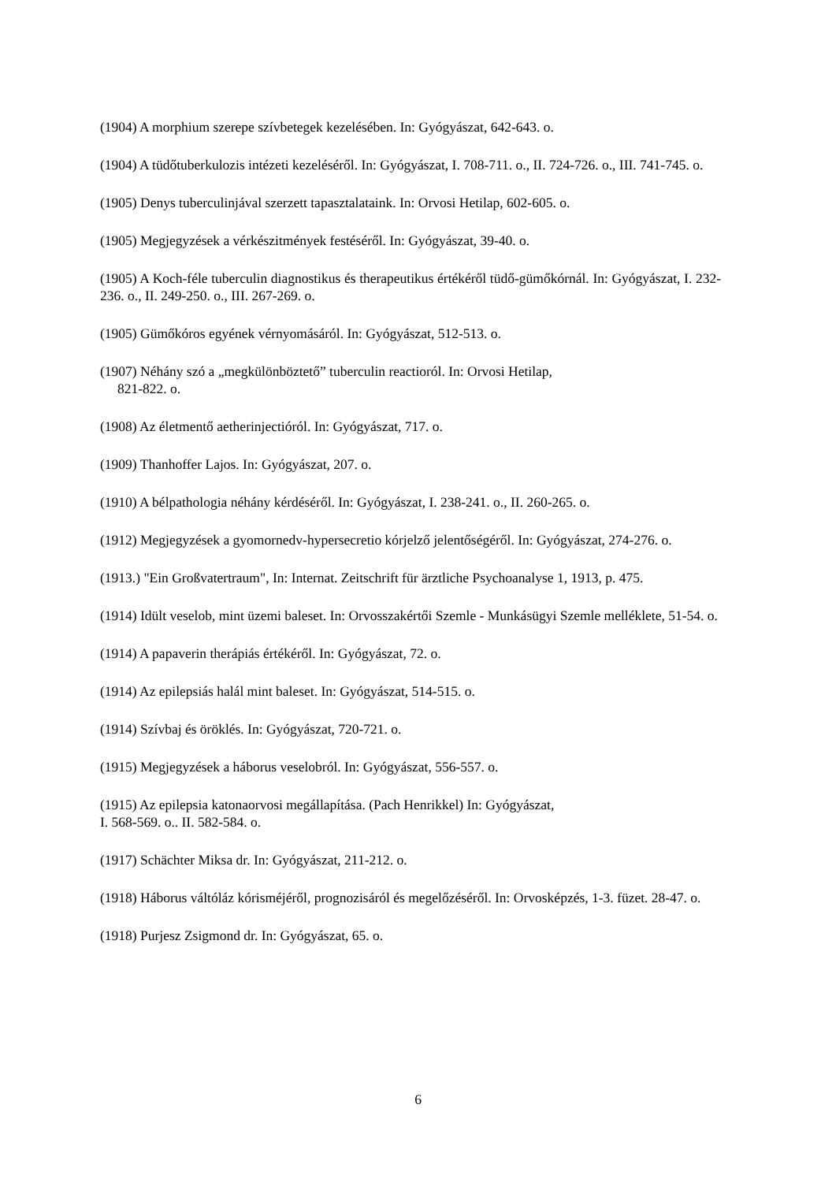(1904) A morphium szerepe szívbetegek kezelésében. In: Gyógyászat, 642-643. o.
(1904) A tüdőtuberkulozis intézeti kezeléséről. In: Gyógyászat, I. 708-711. o., II. 724-726. o., III. 741-745. o.
(1905) Denys tuberculinjával szerzett tapasztalataink. In: Orvosi Hetilap, 602-605. o.
(1905) Megjegyzések a vérkészitmények festéséről. In: Gyógyászat, 39-40. o.
(1905) A Koch-féle tuberculin diagnostikus és therapeutikus értékéről tüdő-gümőkórnál. In: Gyógyászat, I. 232-236. o., II. 249-250. o., III. 267-269. o.
(1905) Gümőkóros egyének vérnyomásáról. In: Gyógyászat, 512-513. o.
(1907) Néhány szó a „megkülönböztető” tuberculin reactioról. In: Orvosi Hetilap,
821-822. o.
(1908) Az életmentő aetherinjectióról. In: Gyógyászat, 717. o.
(1909) Thanhoffer Lajos. In: Gyógyászat, 207. o.
(1910) A bélpathologia néhány kérdéséről. In: Gyógyászat, I. 238-241. o., II. 260-265. o.
(1912) Megjegyzések a gyomornedv-hypersecretio kórjelző jelentőségéről. In: Gyógyászat, 274-276. o.
(1913.) "Ein Großvatertraum", In: Internat. Zeitschrift für ärztliche Psychoanalyse 1, 1913, p. 475.
(1914) Idült veselob, mint üzemi baleset. In: Orvosszakértői Szemle - Munkásügyi Szemle melléklete, 51-54. o.
(1914) A papaverin therápiás értékéről. In: Gyógyászat, 72. o.
(1914) Az epilepsiás halál mint baleset. In: Gyógyászat, 514-515. o.
(1914) Szívbaj és öröklés. In: Gyógyászat, 720-721. o.
(1915) Megjegyzések a háborus veselobról. In: Gyógyászat, 556-557. o.
(1915) Az epilepsia katonaorvosi megállapítása. (Pach Henrikkel) In: Gyógyászat,
I. 568-569. o.. II. 582-584. o.
(1917) Schächter Miksa dr. In: Gyógyászat, 211-212. o.
(1918) Háborus váltóláz kórisméjéről, prognozisáról és megelőzéséről. In: Orvosképzés, 1-3. füzet. 28-47. o.
(1918) Purjesz Zsigmond dr. In: Gyógyászat, 65. o.
6